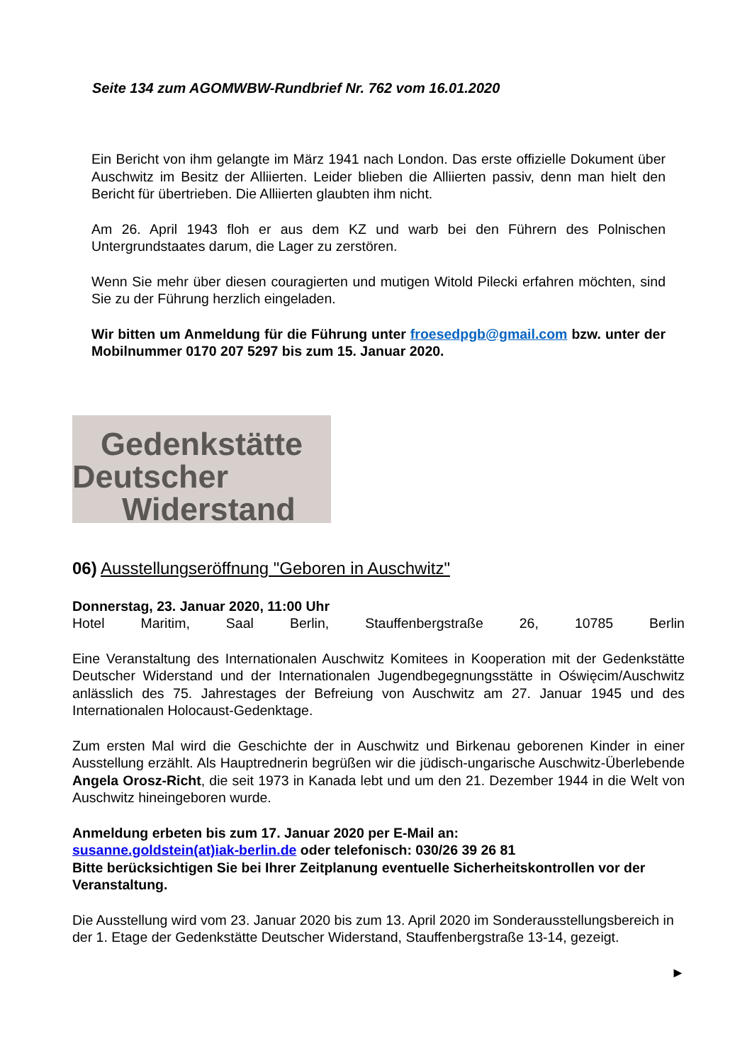Seite 134 zum AGOMWBW-Rundbrief Nr. 762 vom 16.01.2020
Ein Bericht von ihm gelangte im März 1941 nach London. Das erste offizielle Dokument über Auschwitz im Besitz der Alliierten. Leider blieben die Alliierten passiv, denn man hielt den Bericht für übertrieben. Die Alliierten glaubten ihm nicht.
Am 26. April 1943 floh er aus dem KZ und warb bei den Führern des Polnischen Untergrundstaates darum, die Lager zu zerstören.
Wenn Sie mehr über diesen couragierten und mutigen Witold Pilecki erfahren möchten, sind Sie zu der Führung herzlich eingeladen.
Wir bitten um Anmeldung für die Führung unter froesedpgb@gmail.com bzw. unter der Mobilnummer 0170 207 5297 bis zum 15. Januar 2020.
Gedenkstätte
Deutscher
Widerstand
06) Ausstellungseröffnung "Geboren in Auschwitz"
Donnerstag, 23. Januar 2020, 11:00 Uhr
Hotel Maritim, Saal Berlin, Stauffenbergstraße 26, 10785 Berlin
Eine Veranstaltung des Internationalen Auschwitz Komitees in Kooperation mit der Gedenkstätte Deutscher Widerstand und der Internationalen Jugendbegegnungsstätte in Oświęcim/Auschwitz anlässlich des 75. Jahrestages der Befreiung von Auschwitz am 27. Januar 1945 und des Internationalen Holocaust-Gedenktage.
Zum ersten Mal wird die Geschichte der in Auschwitz und Birkenau geborenen Kinder in einer Ausstellung erzählt. Als Hauptrednerin begrüßen wir die jüdisch-ungarische Auschwitz-Überlebende Angela Orosz-Richt, die seit 1973 in Kanada lebt und um den 21. Dezember 1944 in die Welt von Auschwitz hineingeboren wurde.
Anmeldung erbeten bis zum 17. Januar 2020 per E-Mail an:
susanne.goldstein(at)iak-berlin.de oder telefonisch: 030/26 39 26 81
Bitte berücksichtigen Sie bei Ihrer Zeitplanung eventuelle Sicherheitskontrollen vor der Veranstaltung.
Die Ausstellung wird vom 23. Januar 2020 bis zum 13. April 2020 im Sonderausstellungsbereich in der 1. Etage der Gedenkstätte Deutscher Widerstand, Stauffenbergstraße 13-14, gezeigt.
►